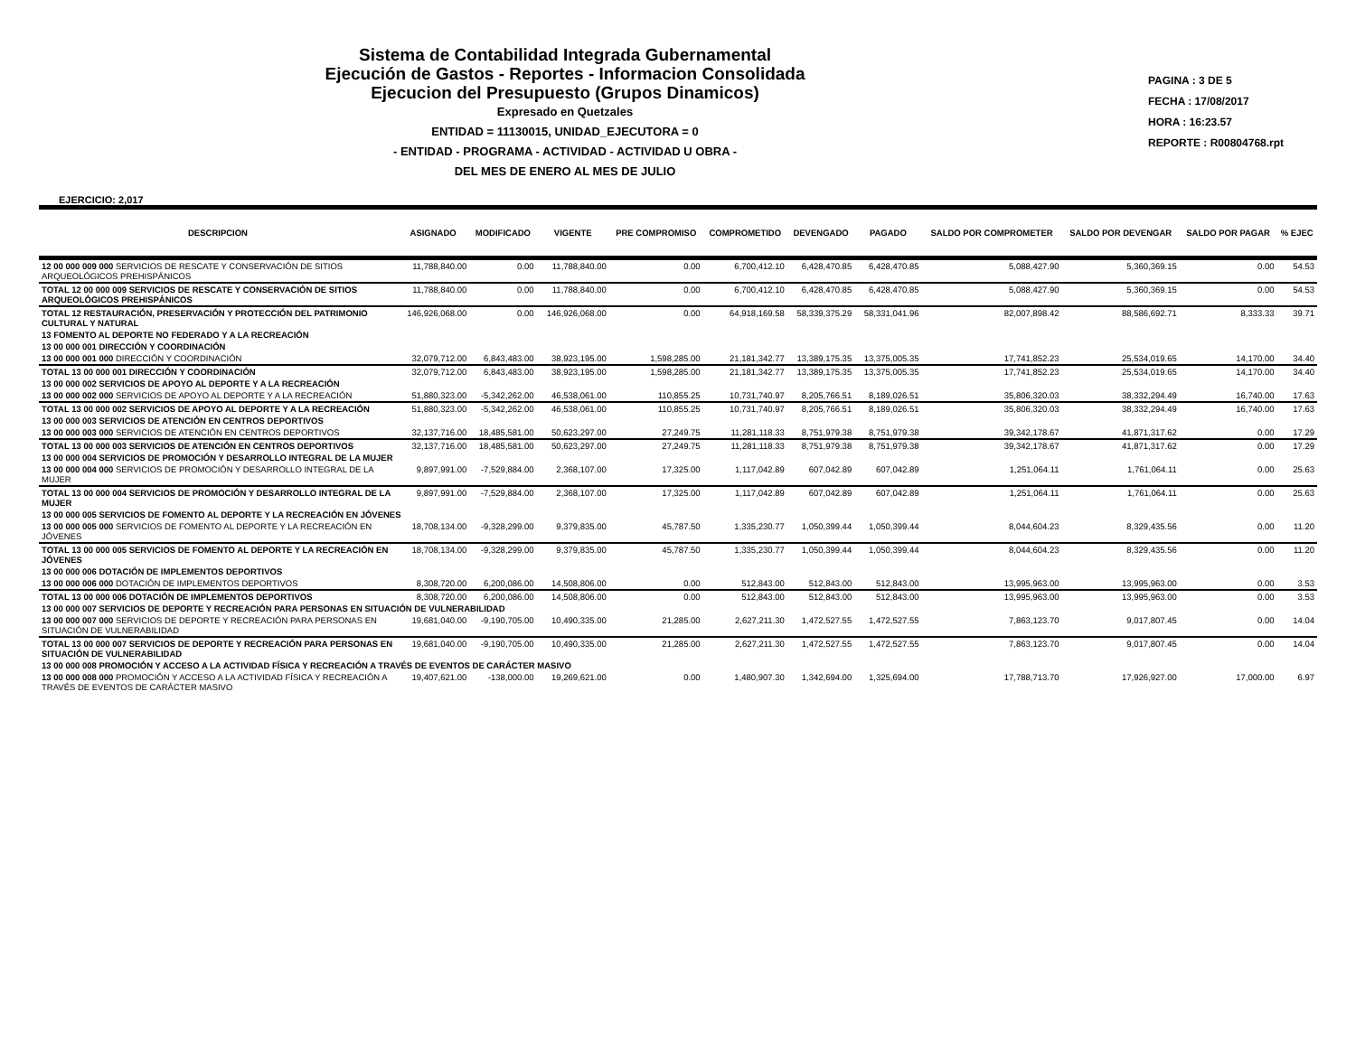Sistema de Contabilidad Integrada Gubernamental
Ejecución de Gastos - Reportes - Informacion Consolidada
Ejecucion del Presupuesto (Grupos Dinamicos)
Expresado en Quetzales
ENTIDAD = 11130015, UNIDAD_EJECUTORA = 0
- ENTIDAD - PROGRAMA - ACTIVIDAD - ACTIVIDAD U OBRA -
DEL MES DE ENERO AL MES DE JULIO
PAGINA : 3 DE 5
FECHA : 17/08/2017
HORA : 16:23.57
REPORTE : R00804768.rpt
EJERCICIO: 2,017
| DESCRIPCION | ASIGNADO | MODIFICADO | VIGENTE | PRE COMPROMISO | COMPROMETIDO | DEVENGADO | PAGADO | SALDO POR COMPROMETER | SALDO POR DEVENGAR | SALDO POR PAGAR | % EJEC |
| --- | --- | --- | --- | --- | --- | --- | --- | --- | --- | --- | --- |
| 12 00 000 009 000 SERVICIOS DE RESCATE Y CONSERVACIÓN DE SITIOS ARQUEOLÓGICOS PREHISPÁNICOS | 11,788,840.00 | 0.00 | 11,788,840.00 | 0.00 | 6,700,412.10 | 6,428,470.85 | 6,428,470.85 | 5,088,427.90 | 5,360,369.15 | 0.00 | 54.53 |
| TOTAL 12 00 000 009 SERVICIOS DE RESCATE Y CONSERVACIÓN DE SITIOS ARQUEOLÓGICOS PREHISPÁNICOS | 11,788,840.00 | 0.00 | 11,788,840.00 | 0.00 | 6,700,412.10 | 6,428,470.85 | 6,428,470.85 | 5,088,427.90 | 5,360,369.15 | 0.00 | 54.53 |
| TOTAL 12 RESTAURACIÓN, PRESERVACIÓN Y PROTECCIÓN DEL PATRIMONIO CULTURAL Y NATURAL | 146,926,068.00 | 0.00 | 146,926,068.00 | 0.00 | 64,918,169.58 | 58,339,375.29 | 58,331,041.96 | 82,007,898.42 | 88,586,692.71 | 8,333.33 | 39.71 |
| 13 FOMENTO AL DEPORTE NO FEDERADO Y A LA RECREACIÓN | | | | | | | | | | | |
| 13 00 000 001 DIRECCIÓN Y COORDINACIÓN | | | | | | | | | | | |
| 13 00 000 001 000 DIRECCIÓN Y COORDINACIÓN | 32,079,712.00 | 6,843,483.00 | 38,923,195.00 | 1,598,285.00 | 21,181,342.77 | 13,389,175.35 | 13,375,005.35 | 17,741,852.23 | 25,534,019.65 | 14,170.00 | 34.40 |
| TOTAL 13 00 000 001 DIRECCIÓN Y COORDINACIÓN | 32,079,712.00 | 6,843,483.00 | 38,923,195.00 | 1,598,285.00 | 21,181,342.77 | 13,389,175.35 | 13,375,005.35 | 17,741,852.23 | 25,534,019.65 | 14,170.00 | 34.40 |
| 13 00 000 002 SERVICIOS DE APOYO AL DEPORTE Y A LA RECREACIÓN | | | | | | | | | | | |
| 13 00 000 002 000 SERVICIOS DE APOYO AL DEPORTE Y A LA RECREACIÓN | 51,880,323.00 | -5,342,262.00 | 46,538,061.00 | 110,855.25 | 10,731,740.97 | 8,205,766.51 | 8,189,026.51 | 35,806,320.03 | 38,332,294.49 | 16,740.00 | 17.63 |
| TOTAL 13 00 000 002 SERVICIOS DE APOYO AL DEPORTE Y A LA RECREACIÓN | 51,880,323.00 | -5,342,262.00 | 46,538,061.00 | 110,855.25 | 10,731,740.97 | 8,205,766.51 | 8,189,026.51 | 35,806,320.03 | 38,332,294.49 | 16,740.00 | 17.63 |
| 13 00 000 003 SERVICIOS DE ATENCIÓN EN CENTROS DEPORTIVOS | | | | | | | | | | | |
| 13 00 000 003 000 SERVICIOS DE ATENCIÓN EN CENTROS DEPORTIVOS | 32,137,716.00 | 18,485,581.00 | 50,623,297.00 | 27,249.75 | 11,281,118.33 | 8,751,979.38 | 8,751,979.38 | 39,342,178.67 | 41,871,317.62 | 0.00 | 17.29 |
| TOTAL 13 00 000 003 SERVICIOS DE ATENCIÓN EN CENTROS DEPORTIVOS | 32,137,716.00 | 18,485,581.00 | 50,623,297.00 | 27,249.75 | 11,281,118.33 | 8,751,979.38 | 8,751,979.38 | 39,342,178.67 | 41,871,317.62 | 0.00 | 17.29 |
| 13 00 000 004 SERVICIOS DE PROMOCIÓN Y DESARROLLO INTEGRAL DE LA MUJER | | | | | | | | | | | |
| 13 00 000 004 000 SERVICIOS DE PROMOCIÓN Y DESARROLLO INTEGRAL DE LA MUJER | 9,897,991.00 | -7,529,884.00 | 2,368,107.00 | 17,325.00 | 1,117,042.89 | 607,042.89 | 607,042.89 | 1,251,064.11 | 1,761,064.11 | 0.00 | 25.63 |
| TOTAL 13 00 000 004 SERVICIOS DE PROMOCIÓN Y DESARROLLO INTEGRAL DE LA MUJER | 9,897,991.00 | -7,529,884.00 | 2,368,107.00 | 17,325.00 | 1,117,042.89 | 607,042.89 | 607,042.89 | 1,251,064.11 | 1,761,064.11 | 0.00 | 25.63 |
| 13 00 000 005 SERVICIOS DE FOMENTO AL DEPORTE Y LA RECREACIÓN EN JÓVENES | | | | | | | | | | | |
| 13 00 000 005 000 SERVICIOS DE FOMENTO AL DEPORTE Y LA RECREACIÓN EN JÓVENES | 18,708,134.00 | -9,328,299.00 | 9,379,835.00 | 45,787.50 | 1,335,230.77 | 1,050,399.44 | 1,050,399.44 | 8,044,604.23 | 8,329,435.56 | 0.00 | 11.20 |
| TOTAL 13 00 000 005 SERVICIOS DE FOMENTO AL DEPORTE Y LA RECREACIÓN EN JÓVENES | 18,708,134.00 | -9,328,299.00 | 9,379,835.00 | 45,787.50 | 1,335,230.77 | 1,050,399.44 | 1,050,399.44 | 8,044,604.23 | 8,329,435.56 | 0.00 | 11.20 |
| 13 00 000 006 DOTACIÓN DE IMPLEMENTOS DEPORTIVOS | | | | | | | | | | | |
| 13 00 000 006 000 DOTACIÓN DE IMPLEMENTOS DEPORTIVOS | 8,308,720.00 | 6,200,086.00 | 14,508,806.00 | 0.00 | 512,843.00 | 512,843.00 | 512,843.00 | 13,995,963.00 | 13,995,963.00 | 0.00 | 3.53 |
| TOTAL 13 00 000 006 DOTACIÓN DE IMPLEMENTOS DEPORTIVOS | 8,308,720.00 | 6,200,086.00 | 14,508,806.00 | 0.00 | 512,843.00 | 512,843.00 | 512,843.00 | 13,995,963.00 | 13,995,963.00 | 0.00 | 3.53 |
| 13 00 000 007 SERVICIOS DE DEPORTE Y RECREACIÓN PARA PERSONAS EN SITUACIÓN DE VULNERABILIDAD | | | | | | | | | | | |
| 13 00 000 007 000 SERVICIOS DE DEPORTE Y RECREACIÓN PARA PERSONAS EN SITUACIÓN DE VULNERABILIDAD | 19,681,040.00 | -9,190,705.00 | 10,490,335.00 | 21,285.00 | 2,627,211.30 | 1,472,527.55 | 1,472,527.55 | 7,863,123.70 | 9,017,807.45 | 0.00 | 14.04 |
| TOTAL 13 00 000 007 SERVICIOS DE DEPORTE Y RECREACIÓN PARA PERSONAS EN SITUACIÓN DE VULNERABILIDAD | 19,681,040.00 | -9,190,705.00 | 10,490,335.00 | 21,285.00 | 2,627,211.30 | 1,472,527.55 | 1,472,527.55 | 7,863,123.70 | 9,017,807.45 | 0.00 | 14.04 |
| 13 00 000 008 PROMOCIÓN Y ACCESO A LA ACTIVIDAD FÍSICA Y RECREACIÓN A TRAVÉS DE EVENTOS DE CARÁCTER MASIVO | | | | | | | | | | | |
| 13 00 000 008 000 PROMOCIÓN Y ACCESO A LA ACTIVIDAD FÍSICA Y RECREACIÓN A TRAVÉS DE EVENTOS DE CARÁCTER MASIVO | 19,407,621.00 | -138,000.00 | 19,269,621.00 | 0.00 | 1,480,907.30 | 1,342,694.00 | 1,325,694.00 | 17,788,713.70 | 17,926,927.00 | 17,000.00 | 6.97 |